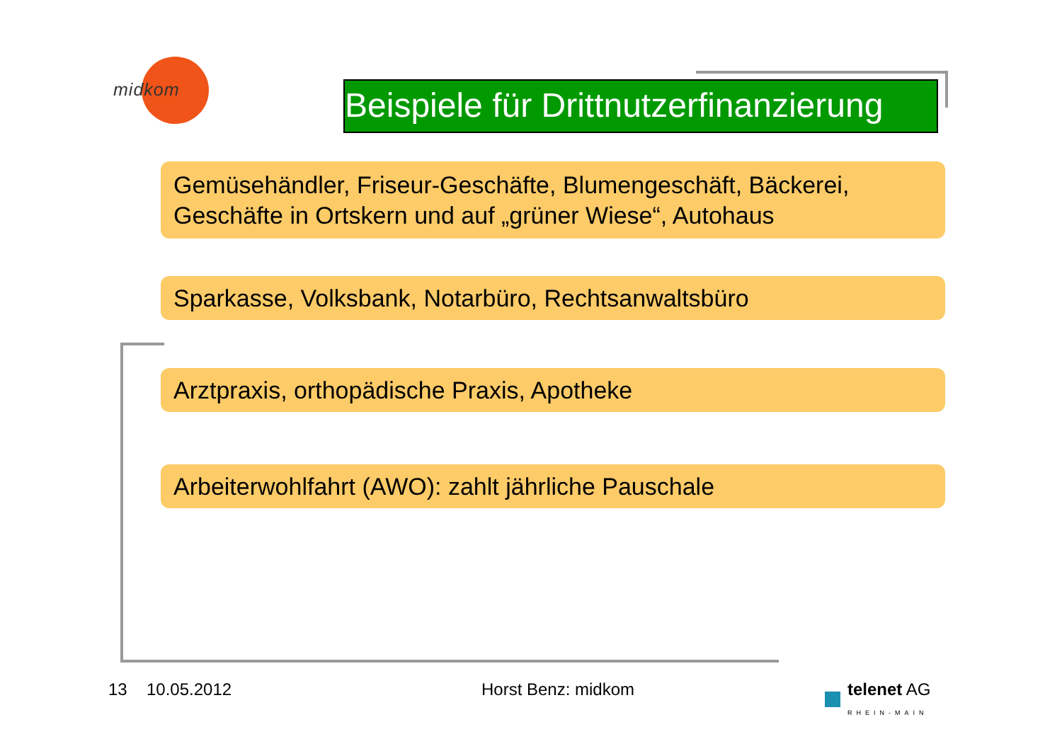midkom
Beispiele für Drittnutzerfinanzierung
Gemüsehändler, Friseur-Geschäfte, Blumengeschäft, Bäckerei, Geschäfte in Ortskern und auf „grüner Wiese“, Autohaus
Sparkasse, Volksbank, Notarbüro, Rechtsanwaltsbüro
Arztpraxis, orthopädische Praxis, Apotheke
Arbeiterwohlfahrt (AWO): zahlt jährliche Pauschale
13 10.05.2012 Horst Benz: midkom
telenet AG
RHEIN-MAIN